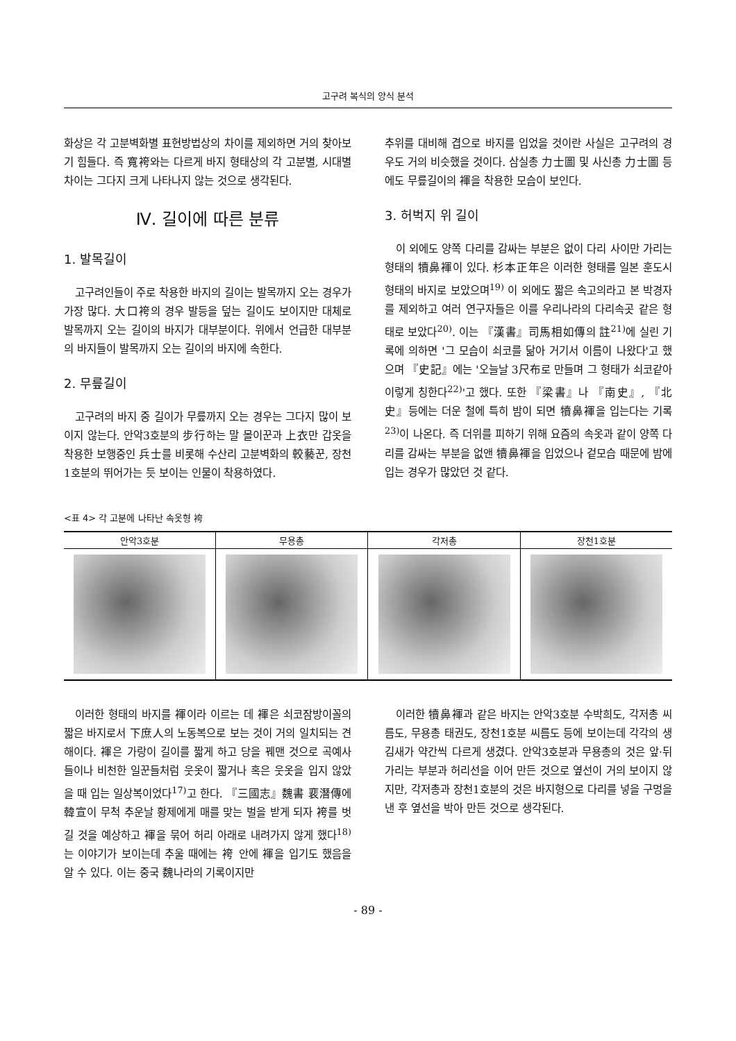고구려 복식의 양식 분석
화상은 각 고분벽화별 표현방법상의 차이를 제외하면 거의 찾아보기 힘들다. 즉 寬袴와는 다르게 바지 형태상의 각 고분별, 시대별 차이는 그다지 크게 나타나지 않는 것으로 생각된다.
Ⅳ. 길이에 따른 분류
1. 발목길이
고구려인들이 주로 착용한 바지의 길이는 발목까지 오는 경우가 가장 많다. 大口袴의 경우 발등을 덮는 길이도 보이지만 대체로 발목까지 오는 길이의 바지가 대부분이다. 위에서 언급한 대부분의 바지들이 발목까지 오는 길이의 바지에 속한다.
2. 무릎길이
고구려의 바지 중 길이가 무릎까지 오는 경우는 그다지 많이 보이지 않는다. 안악3호분의 步行하는 말 몰이꾼과 上衣만 갑옷을 착용한 보행중인 兵士를 비롯해 수산리 고분벽화의 較藝꾼, 장천1호분의 뛰어가는 듯 보이는 인물이 착용하였다.
추위를 대비해 겹으로 바지를 입었을 것이란 사실은 고구려의 경우도 거의 비슷했을 것이다. 삼실총 力士圖 및 사신총 力士圖 등에도 무릎길이의 褌을 착용한 모습이 보인다.
3. 허벅지 위 길이
이 외에도 양쪽 다리를 감싸는 부분은 없이 다리 사이만 가리는 형태의 犢鼻褌이 있다. 杉本正年은 이러한 형태를 일본 훈도시 형태의 바지로 보았으며<sup>19)</sup> 이 외에도 짧은 속고의라고 본 박경자를 제외하고 여러 연구자들은 이를 우리나라의 다리속곳 같은 형태로 보았다<sup>20)</sup>. 이는 『漢書』司馬相如傳의 註<sup>21)</sup>에 실린 기록에 의하면 '그 모습이 쇠코를 닮아 거기서 이름이 나왔다'고 했으며 『史記』에는 '오늘날 3尺布로 만들며 그 형태가 쇠코같아 이렇게 칭한다<sup>22)</sup>'고 했다. 또한 『梁書』나 『南史』, 『北史』등에는 더운 철에 특히 밤이 되면 犢鼻褌을 입는다는 기록<sup>23)</sup>이 나온다. 즉 더위를 피하기 위해 요즘의 속옷과 같이 양쪽 다리를 감싸는 부분을 없앤 犢鼻褌을 입었으나 겉모습 때문에 밤에 입는 경우가 많았던 것 같다.
<표 4> 각 고분에 나타난 속옷형 袴
| 안악3호분 | 무용총 | 각저총 | 장천1호분 |
| --- | --- | --- | --- |
이러한 형태의 바지를 褌이라 이르는 데 褌은 쇠코잠방이꼴의 짧은 바지로서 下庶人의 노동복으로 보는 것이 거의 일치되는 견해이다. 褌은 가랑이 길이를 짧게 하고 당을 꿰맨 것으로 곡예사들이나 비천한 일꾼들처럼 웃옷이 짧거나 혹은 웃옷을 입지 않았을 때 입는 일상복이었다<sup>17)</sup>고 한다. 『三國志』魏書 裵潛傳에 韓宣이 무척 추운날 황제에게 매를 맞는 벌을 받게 되자 袴를 벗길 것을 예상하고 褌을 묶어 허리 아래로 내려가지 않게 했다<sup>18)</sup>는 이야기가 보이는데 추울 때에는 袴 안에 褌을 입기도 했음을 알 수 있다. 이는 중국 魏나라의 기록이지만
이러한 犢鼻褌과 같은 바지는 안악3호분 수박희도, 각저총 씨름도, 무용총 태권도, 장천1호분 씨름도 등에 보이는데 각각의 생김새가 약간씩 다르게 생겼다. 안악3호분과 무용총의 것은 앞·뒤 가리는 부분과 허리선을 이어 만든 것으로 옆선이 거의 보이지 않지만, 각저총과 장천1호분의 것은 바지형으로 다리를 넣을 구멍을 낸 후 옆선을 박아 만든 것으로 생각된다.
- 89 -